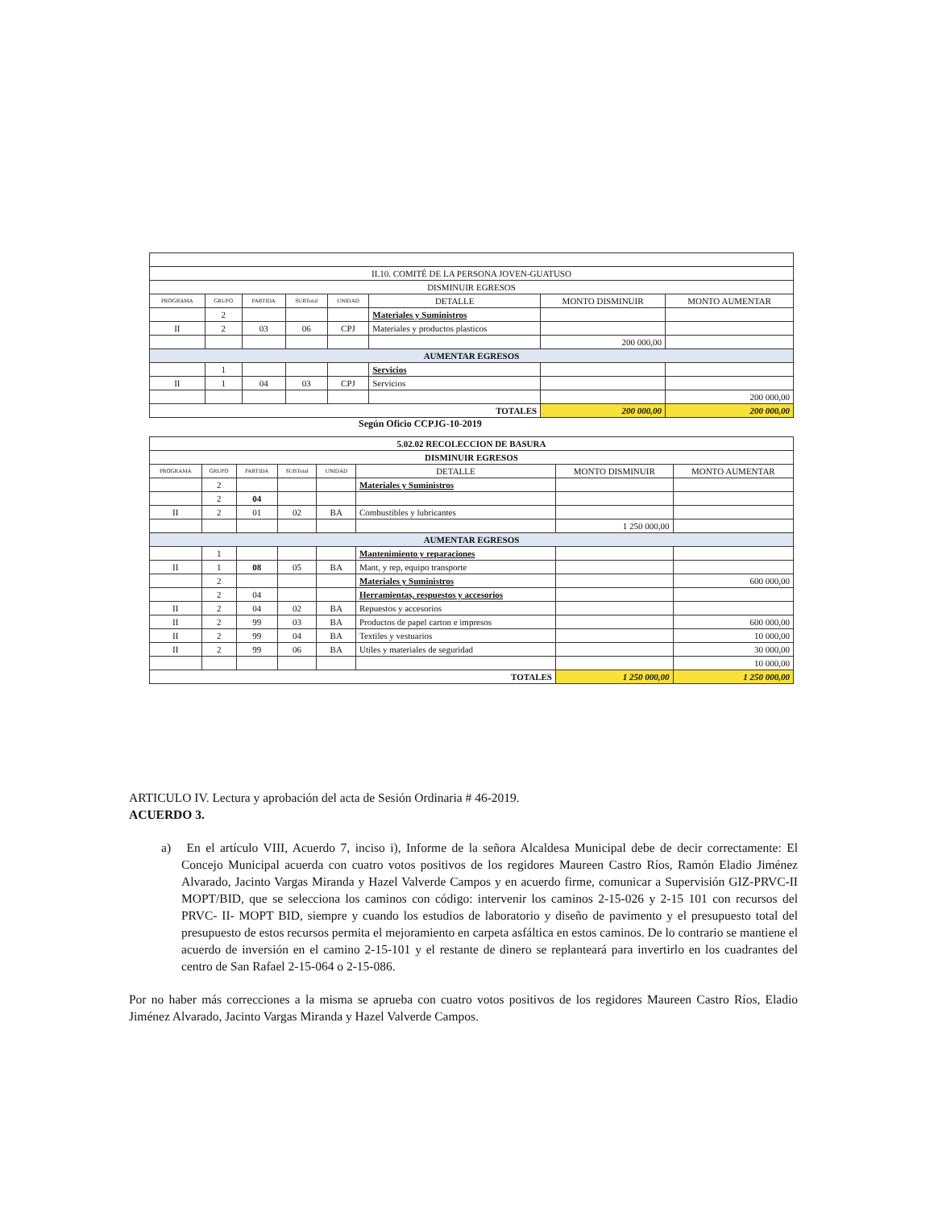| II.10. COMITÉ DE LA PERSONA JOVEN-GUATUSO | | | | | | | |
| DISMINUIR EGRESOS | | | | | | | |
| PROGRAMA | GRUPO | PARTIDA | SUBTotal | UNIDAD | DETALLE | MONTO DISMINUIR | MONTO AUMENTAR |
| | 2 | | | | Materiales y Suministros | | |
| II | 2 | 03 | 06 | CPJ | Materiales y productos plasticos | | |
| | | | | | | 200 000,00 | |
| AUMENTAR EGRESOS | | | | | | | |
| | 1 | | | | Servicios | | |
| II | 1 | 04 | 03 | CPJ | Servicios | | |
| | | | | | | | 200 000,00 |
| TOTALES | | | | | | 200 000,00 | 200 000,00 |
Según Oficio CCPJG-10-2019
| 5.02.02 RECOLECCION DE BASURA | | | | | | | |
| DISMINUIR EGRESOS | | | | | | | |
| PROGRAMA | GRUPO | PARTIDA | SUBTotal | UNIDAD | DETALLE | MONTO DISMINUIR | MONTO AUMENTAR |
| | 2 | | | | Materiales y Suministros | | |
| | 2 | 04 | | | | | |
| II | 2 | 01 | 02 | BA | Combustibles y lubricantes | | |
| | | | | | | 1 250 000,00 | |
| AUMENTAR EGRESOS | | | | | | | |
| | 1 | | | | Mantenimiento y reparaciones | | |
| II | 1 | 08 | 05 | BA | Mant, y rep, equipo transporte | | |
| | 2 | | | | Materiales y Suministros | | 600 000,00 |
| | 2 | 04 | | | Herramientas, respuestos y accesorios | | |
| II | 2 | 04 | 02 | BA | Repuestos y accesorios | | |
| II | 2 | 99 | 03 | BA | Productos de papel carton e impresos | | 600 000,00 |
| II | 2 | 99 | 04 | BA | Textiles y vestuarios | | 10 000,00 |
| II | 2 | 99 | 06 | BA | Utiles y materiales de seguridad | | 30 000,00 |
| | | | | | | | 10 000,00 |
| TOTALES | | | | | | 1 250 000,00 | 1 250 000,00 |
ARTICULO IV. Lectura y aprobación del acta de Sesión Ordinaria # 46-2019.
ACUERDO 3.
a) En el artículo VIII, Acuerdo 7, inciso i), Informe de la señora Alcaldesa Municipal debe de decir correctamente: El Concejo Municipal acuerda con cuatro votos positivos de los regidores Maureen Castro Ríos, Ramón Eladio Jiménez Alvarado, Jacinto Vargas Miranda y Hazel Valverde Campos y en acuerdo firme, comunicar a Supervisión GIZ-PRVC-II MOPT/BID, que se selecciona los caminos con código: intervenir los caminos 2-15-026 y 2-15 101 con recursos del PRVC- II- MOPT BID, siempre y cuando los estudios de laboratorio y diseño de pavimento y el presupuesto total del presupuesto de estos recursos permita el mejoramiento en carpeta asfáltica en estos caminos. De lo contrario se mantiene el acuerdo de inversión en el camino 2-15-101 y el restante de dinero se replanteará para invertirlo en los cuadrantes del centro de San Rafael 2-15-064 o 2-15-086.
Por no haber más correcciones a la misma se aprueba con cuatro votos positivos de los regidores Maureen Castro Ríos, Eladio Jiménez Alvarado, Jacinto Vargas Miranda y Hazel Valverde Campos.